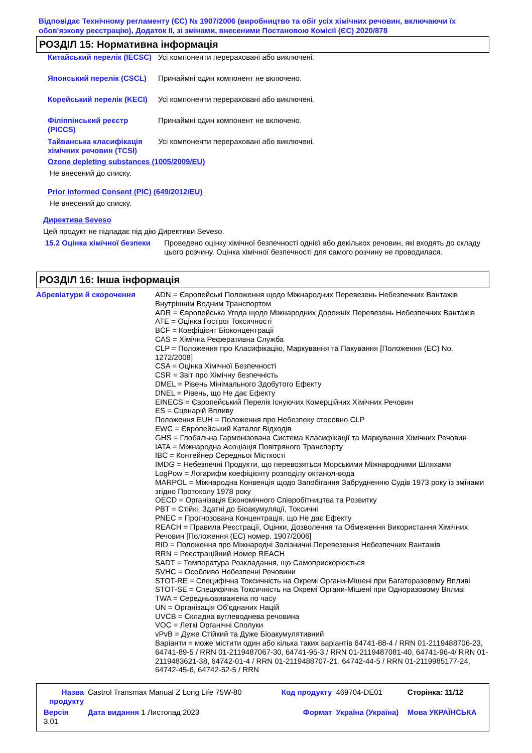Відповідає Технічному регламенту (ЄС) № 1907/2006 (виробництво та обіг усіх хімічних речовин, включаючи їх обов'язкову реєстрацію), Додаток II, зі змінами, внесеними Постановою Комісії (ЄС) 2020/878
РОЗДІЛ 15: Нормативна інформація
| Китайський перелік (IECSC) | Усі компоненти перераховані або виключені. |
| Японський перелік (CSCL) | Принаймні один компонент не включено. |
| Корейський перелік (KECI) | Усі компоненти перераховані або виключені. |
| Філіппінський реєстр (PICCS) | Принаймні один компонент не включено. |
| Тайванська класифікація хімічних речовин (TCSI) | Усі компоненти перераховані або виключені. |
Ozone depleting substances (1005/2009/EU)
Не внесений до списку.
Prior Informed Consent (PIC) (649/2012/EU)
Не внесений до списку.
Директива Seveso
Цей продукт не підпадає під дію Директиви Seveso.
| 15.2 Оцінка хімічної безпеки | Проведено оцінку хімічної безпечності однієї або декількох речовин, які входять до складу цього розчину. Оцінка хімічної безпечності для самого розчину не проводилася. |
РОЗДІЛ 16: Інша інформація
| Абревіатури й скорочення | ADN = Європейські Положення щодо Міжнародних Перевезень Небезпечних Вантажів Внутрішнім Водним Транспортом ADR = Європейська Угода щодо Міжнародних Дорожніх Перевезень Небезпечних Вантажів ATE = Оцінка Гострої Токсичності BCF = Коефіцієнт Біоконцентрації CAS = Хімічна Реферативна Служба CLP = Положення про Класифікацію, Маркування та Пакування [Положення (EC) No. 1272/2008] CSA = Оцінка Хімічної Безпечності CSR = Звіт про Хімічну безпечність DMEL = Рівень Мінімального Здобутого Ефекту DNEL = Рівень, що Не дає Ефекту EINECS = Європейський Перелік Існуючих Комерційних Хімічних Речовин ES = Сценарій Впливу Положення EUH = Положення про Небезпеку стосовно CLP EWC = Європейський Каталог Відходів GHS = Глобальна Гармонізована Система Класифікації та Маркування Хімічних Речовин IATA = Міжнародна Асоціація Повітряного Транспорту IBC = Контейнер Середньої Місткості IMDG = Небезпечні Продукти, що перевозяться Морськими Міжнародними Шляхами LogPow = Логарифм коефіцієнту розподілу октанол-вода MARPOL = Міжнародна Конвенція щодо Запобігання Забрудненню Судів 1973 року із змінами згідно Протоколу 1978 року OECD = Організація Економічного Співробітництва та Розвитку PBT = Стійкі, Здатні до Біоакумуляції, Токсичні PNEC = Прогнозована Концентрація, що Не дає Ефекту REACH = Правила Реєстрації, Оцінки, Дозволення та Обмеження Використання Хімічних Речовин [Положення (ЕС) номер. 1907/2006] RID = Положення про Міжнародні Залізничні Перевезення Небезпечних Вантажів RRN = Реєстраційний Номер REACH SADT = Температура Розкладання, що Самоприскорюється SVHC = Особливо Небезпечні Речовини STOT-RE = Специфічна Токсичність на Окремі Органи-Мішені при Багаторазовому Впливі STOT-SE = Специфічна Токсичність на Окремі Органи-Мішені при Одноразовому Впливі TWA = Середньовиважена по часу UN = Організація Об'єднаних Націй UVCB = Складна вуглеводнева речовина VOC = Леткі Органічні Сполуки vPvB = Дуже Стійкий та Дуже Біоакумулятивний Варіанти = може містити один або кілька таких варіантів 64741-88-4 / RRN 01-2119488706-23, 64741-89-5 / RRN 01-2119487067-30, 64741-95-3 / RRN 01-2119487081-40, 64741-96-4/ RRN 01-2119483621-38, 64742-01-4 / RRN 01-2119488707-21, 64742-44-5 / RRN 01-2119985177-24, 64742-45-6, 64742-52-5 / RRN |
| Назва продукту | Castrol Transmax Manual Z Long Life 75W-80 | Код продукту | 469704-DE01 | Сторінка: 11/12 |
| Версія 3.01 | Дата видання 1 Листопад 2023 | Формат | Україна (Україна) | Мова УКРАЇНСЬКА |